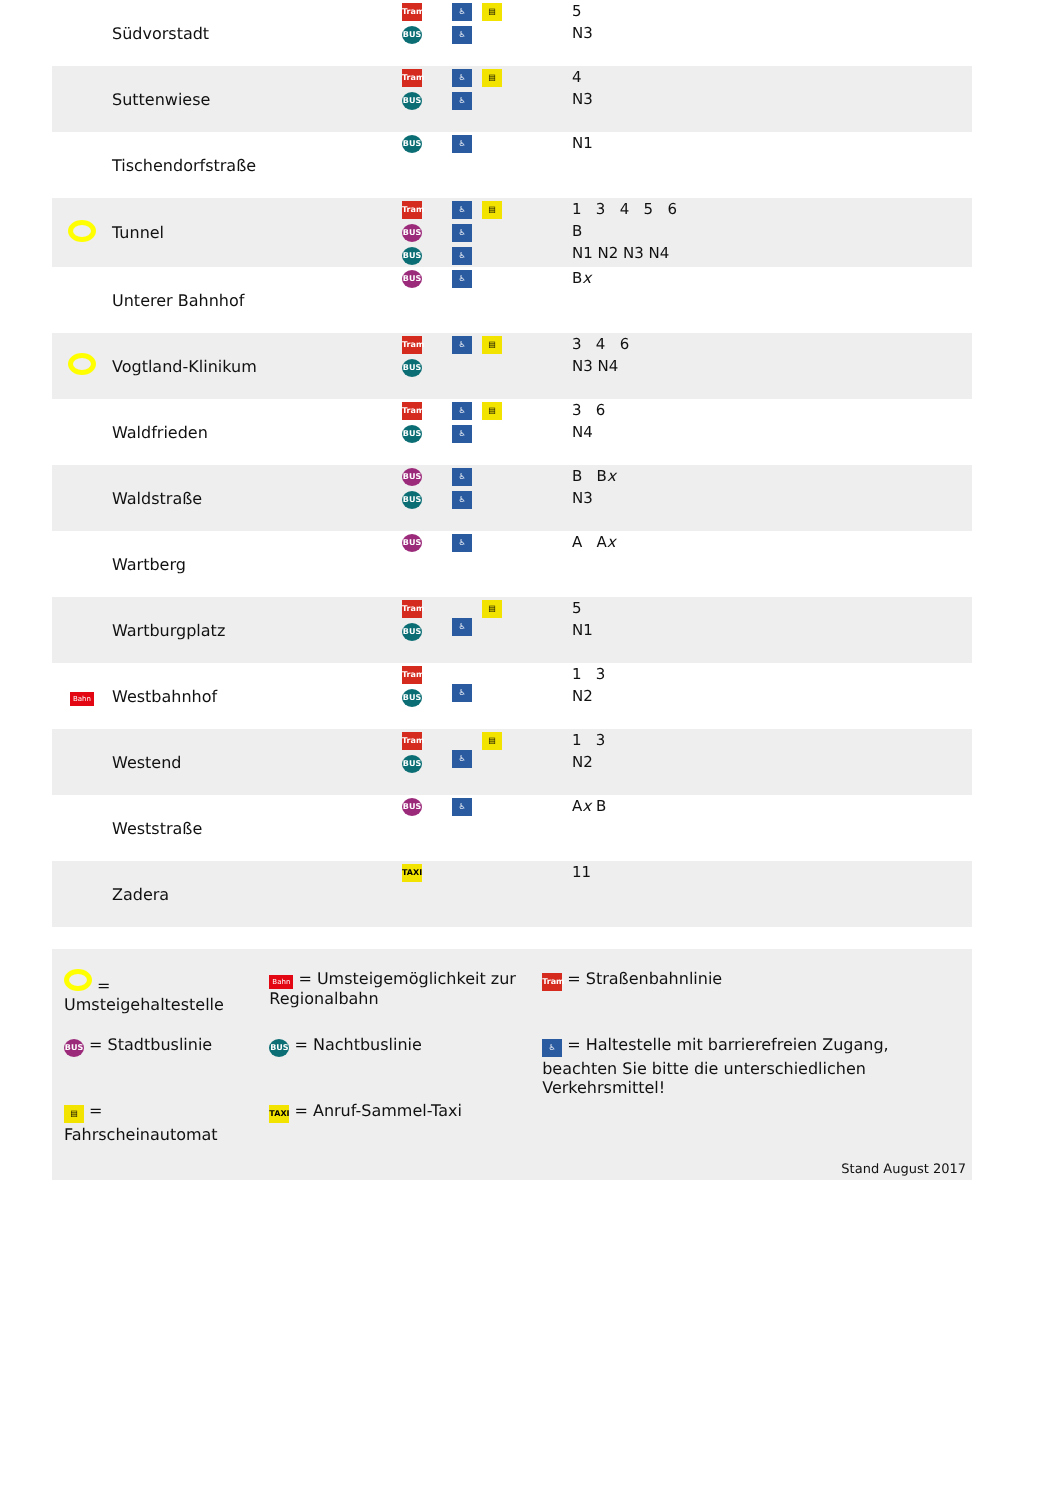| | Südvorstadt | Tram BUS | ♿ ♿ | ▤ | 5 N3 |
| | Suttenwiese | Tram BUS | ♿ ♿ | ▤ | 4 N3 |
| | Tischendorfstraße | BUS | ♿ | | N1 |
| | Tunnel | Tram BUS BUS | ♿ ♿ ♿ | ▤ | 1 3 4 5 6 B N1 N2 N3 N4 |
| | Unterer Bahnhof | BUS | ♿ | | B x |
| | Vogtland-Klinikum | Tram BUS | ♿ | ▤ | 3 4 6 N3 N4 |
| | Waldfrieden | Tram BUS | ♿ ♿ | ▤ | 3 6 N4 |
| | Waldstraße | BUS BUS | ♿ ♿ | | B B x N3 |
| | Wartberg | BUS | ♿ | | A A x |
| | Wartburgplatz | Tram BUS | ♿ | ▤ | 5 N1 |
| Bahn | Westbahnhof | Tram BUS | ♿ | | 1 3 N2 |
| | Westend | Tram BUS | ♿ | ▤ | 1 3 N2 |
| | Weststraße | BUS | ♿ | | A x B |
| | Zadera | TAXI | | | 11 |
| = Umsteigehaltestelle | Bahn = Umsteigemöglichkeit zur Regionalbahn | Tram = Straßenbahnlinie |
| BUS = Stadtbuslinie | BUS = Nachtbuslinie | ♿ = Haltestelle mit barrierefreien Zugang, beachten Sie bitte die unterschiedlichen Verkehrsmittel! |
| ▤ = Fahrscheinautomat | TAXI = Anruf-Sammel-Taxi | |
Stand August 2017